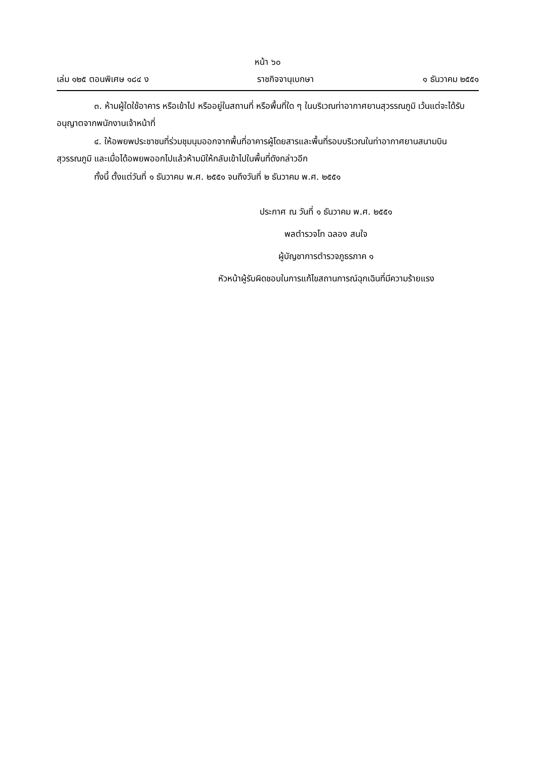หน้า ๖๐
เล่ม ๑๒๕ ตอนพิเศษ ๑๘๔ ง ราชกิจจานุเบกษา ๑ ธันวาคม ๒๕๕๑
๓. ห้ามผู้ใดใช้อาคาร หรือเข้าไป หรืออยู่ในสถานที่ หรือพื้นที่ใด ๆ ในบริเวณท่าอากาศยานสุวรรณภูมิ เว้นแต่จะได้รับอนุญาตจากพนักงานเจ้าหน้าที่
๔. ให้อพยพประชาชนที่ร่วมชุมนุมออกจากพื้นที่อาคารผู้โดยสารและพื้นที่รอบบริเวณในท่าอากาศยานสนามบินสุวรรณภูมิ และเมื่อได้อพยพออกไปแล้วห้ามมิให้กลับเข้าไปในพื้นที่ดังกล่าวอีก
ทั้งนี้ ตั้งแต่วันที่ ๑ ธันวาคม พ.ศ. ๒๕๕๑ จนถึงวันที่ ๒ ธันวาคม พ.ศ. ๒๕๕๑
ประกาศ ณ วันที่ ๑ ธันวาคม พ.ศ. ๒๕๕๑
พลตำรวจโท ฉลอง สนใจ
ผู้บัญชาการตำรวจภูธรภาค ๑
หัวหน้าผู้รับผิดชอบในการแก้ไขสถานการณ์ฉุกเฉินที่มีความร้ายแรง